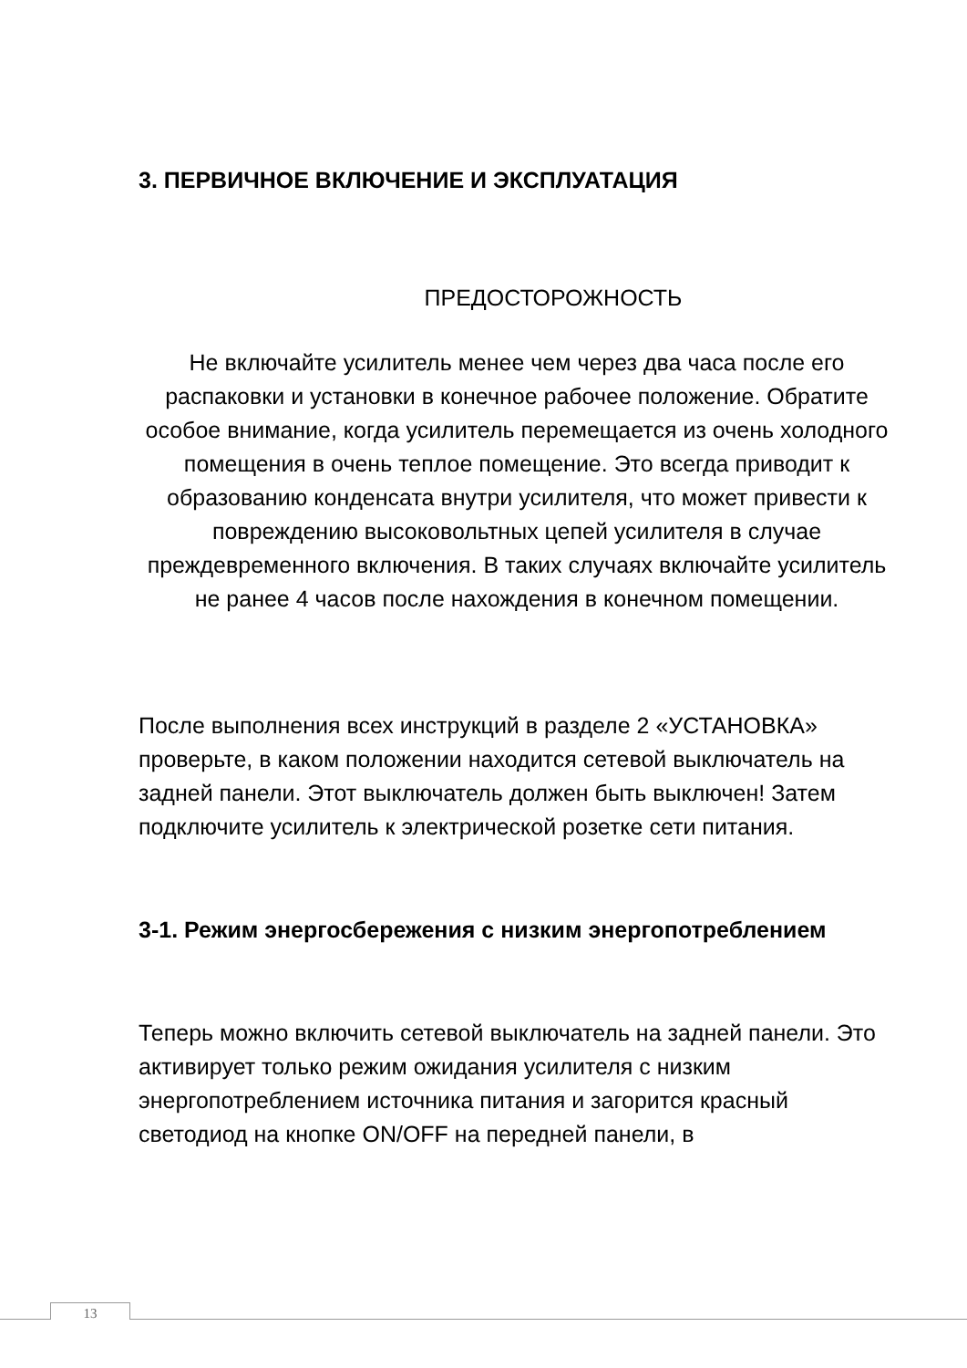3. ПЕРВИЧНОЕ ВКЛЮЧЕНИЕ И ЭКСПЛУАТАЦИЯ
ПРЕДОСТОРОЖНОСТЬ
Не включайте усилитель менее чем через два часа после его распаковки и установки в конечное рабочее положение. Обратите особое внимание, когда усилитель перемещается из очень холодного помещения в очень теплое помещение. Это всегда приводит к образованию конденсата внутри усилителя, что может привести к повреждению высоковольтных цепей усилителя в случае преждевременного включения. В таких случаях включайте усилитель не ранее 4 часов после нахождения в конечном помещении.
После выполнения всех инструкций в разделе 2 «УСТАНОВКА» проверьте, в каком положении находится сетевой выключатель на задней панели. Этот выключатель должен быть выключен! Затем подключите усилитель к электрической розетке сети питания.
3-1. Режим энергосбережения с низким энергопотреблением
Теперь можно включить сетевой выключатель на задней панели. Это активирует только режим ожидания усилителя с низким энергопотреблением источника питания и загорится красный светодиод на кнопке ON/OFF на передней панели, в
13